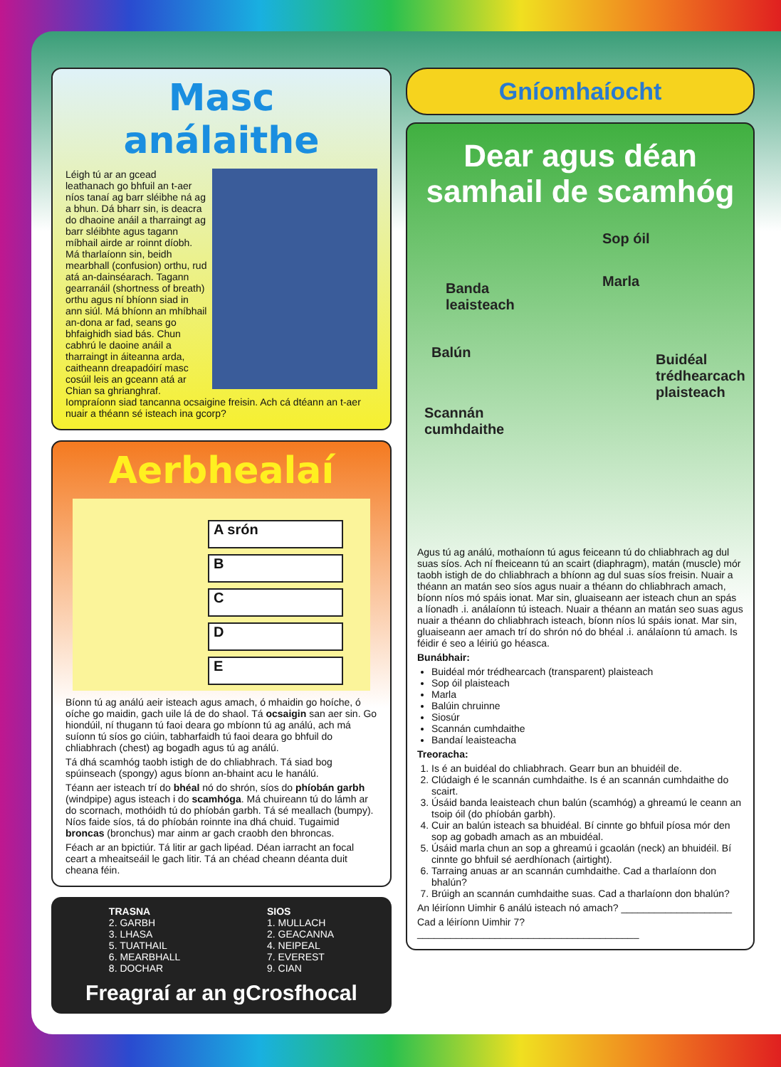Masc análaithe
Léigh tú ar an gcead leathanach go bhfuil an t-aer níos tanaí ag barr sléibhe ná ag a bhun. Dá bharr sin, is deacra do dhaoine anáil a tharraingt ag barr sléibhte agus tagann míbhail airde ar roinnt díobh. Má tharlaíonn sin, beidh mearbhall (confusion) orthu, rud atá an-dainséarach. Tagann gearranáil (shortness of breath) orthu agus ní bhíonn siad in ann siúl. Má bhíonn an mhíbhail an-dona ar fad, seans go bhfaighidh siad bás. Chun cabhrú le daoine anáil a tharraingt in áiteanna arda, caitheann dreapadóirí masc cosúil leis an gceann atá ar Chian sa ghrianghraf. Iompraíonn siad tancanna ocsaigine freisin. Ach cá dtéann an t-aer nuair a théann sé isteach ina gcorp?
Aerbhealaí
A srón
B
C
D
E
Bíonn tú ag análú aeir isteach agus amach, ó mhaidin go hoíche, ó oíche go maidin, gach uile lá de do shaol. Tá ocsaigin san aer sin. Go hiondúil, ní thugann tú faoi deara go mbíonn tú ag análú, ach má suíonn tú síos go ciúin, tabharfaidh tú faoi deara go bhfuil do chliabhrach (chest) ag bogadh agus tú ag análú.
Tá dhá scamhóg taobh istigh de do chliabhrach. Tá siad bog spúinseach (spongy) agus bíonn an-bhaint acu le hanálú.
Téann aer isteach trí do bhéal nó do shrón, síos do phíobán garbh (windpipe) agus isteach i do scamhóga. Má chuireann tú do lámh ar do scornach, mothóidh tú do phíobán garbh. Tá sé meallach (bumpy). Níos faide síos, tá do phíobán roinnte ina dhá chuid. Tugaimid broncas (bronchus) mar ainm ar gach craobh den bhroncas.
Féach ar an bpictiúr. Tá litir ar gach lipéad. Déan iarracht an focal ceart a mheaitseáil le gach litir. Tá an chéad cheann déanta duit cheana féin.
TRASNA
2. GARBH
3. LHASA
5. TUATHAIL
6. MEARBHALL
8. DOCHAR
SIOS
1. MULLACH
2. GEACANNA
4. NEIPEAL
7. EVEREST
9. CIAN
Freagraí ar an gCrosfhocal
Gníomhaíocht
Dear agus déan samhail de scamhóg
Sop óil
Marla Banda
leaisteach
Balún Buidéal
trédhearcach
plaisteach
Scannán
cumhdaithe
Agus tú ag análú, mothaíonn tú agus feiceann tú do chliabhrach ag dul suas síos. Ach ní fheiceann tú an scairt (diaphragm), matán (muscle) mór taobh istigh de do chliabhrach a bhíonn ag dul suas síos freisin. Nuair a théann an matán seo síos agus nuair a théann do chliabhrach amach, bíonn níos mó spáis ionat. Mar sin, gluaiseann aer isteach chun an spás a líonadh .i. análaíonn tú isteach. Nuair a théann an matán seo suas agus nuair a théann do chliabhrach isteach, bíonn níos lú spáis ionat. Mar sin, gluaiseann aer amach trí do shrón nó do bhéal .i. análaíonn tú amach. Is féidir é seo a léiriú go héasca.
Bunábhair:
Buidéal mór trédhearcach (transparent) plaisteach
Sop óil plaisteach
Marla
Balúin chruinne
Siosúr
Scannán cumhdaithe
Bandaí leaisteacha
Treoracha:
1. Is é an buidéal do chliabhrach. Gearr bun an bhuidéil de.
2. Clúdaigh é le scannán cumhdaithe. Is é an scannán cumhdaithe do scairt.
3. Úsáid banda leaisteach chun balún (scamhóg) a ghreamú le ceann an tsoip óil (do phíobán garbh).
4. Cuir an balún isteach sa bhuidéal. Bí cinnte go bhfuil píosa mór den sop ag gobadh amach as an mbuidéal.
5. Úsáid marla chun an sop a ghreamú i gcaolán (neck) an bhuidéil. Bí cinnte go bhfuil sé aerdhíonach (airtight).
6. Tarraing anuas ar an scannán cumhdaithe. Cad a tharlaíonn don bhalún?
7. Brúigh an scannán cumhdaithe suas. Cad a tharlaíonn don bhalún?
An léiríonn Uimhir 6 análú isteach nó amach? ____________________
Cad a léiríonn Uimhir 7? ________________________________________